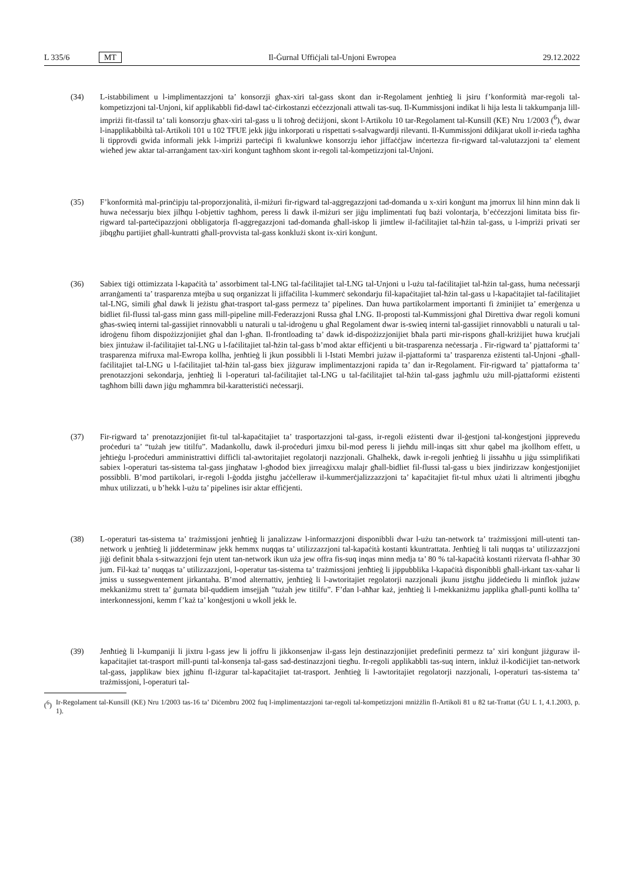L 335/6 MT Il-Ġurnal Uffiċjali tal-Unjoni Ewropea 29.12.2022
(34) L-istabbiliment u l-implimentazzjoni ta’ konsorzji għax-xiri tal-gass skont dan ir-Regolament jenħtieġ li jsiru f’konformità mar-regoli tal-kompetizzjoni tal-Unjoni, kif applikabbli fid-dawl taċ-ċirkostanzi eċċezzjonali attwali tas-suq. Il-Kummissjoni indikat li hija lesta li takkumpanja lill-impriżi fit-tfassil ta’ tali konsorzju għax-xiri tal-gass u li toħroġ deċiżjoni, skont l-Artikolu 10 tar-Regolament tal-Kunsill (KE) Nru 1/2003 (<sup>6</sup>), dwar l-inapplikabbiltà tal-Artikoli 101 u 102 TFUE jekk jiġu inkorporati u rispettati s-salvagwardji rilevanti. Il-Kummissjoni ddikjarat ukoll ir-rieda tagħha li tipprovdi gwida informali jekk l-impriżi parteċipi fi kwalunkwe konsorzju ieħor jiffaċċjaw inċertezza fir-rigward tal-valutazzjoni ta’ element wieħed jew aktar tal-arranġament tax-xiri konġunt tagħhom skont ir-regoli tal-kompetizzjoni tal-Unjoni.
(35) F’konformità mal-prinċipju tal-proporzjonalità, il-miżuri fir-rigward tal-aggregazzjoni tad-domanda u x-xiri konġunt ma jmorrux lil hinn minn dak li huwa neċessarju biex jilħqu l-objettiv tagħhom, peress li dawk il-miżuri ser jiġu implimentati fuq bażi volontarja, b’eċċezzjoni limitata biss fir-rigward tal-parteċipazzjoni obbligatorja fl-aggregazzjoni tad-domanda għall-iskop li jimtlew il-faċilitajiet tal-ħżin tal-gass, u l-impriżi privati ser jibqgħu partijiet għall-kuntratti għall-provvista tal-gass konklużi skont ix-xiri konġunt.
(36) Sabiex tiġi ottimizzata l-kapaċità ta’ assorbiment tal-LNG tal-faċilitajiet tal-LNG tal-Unjoni u l-użu tal-faċilitajiet tal-ħżin tal-gass, huma neċessarji arranġamenti ta’ trasparenza mtejba u suq organizzat li jiffaċilita l-kummerċ sekondarju fil-kapaċitajiet tal-ħżin tal-gass u l-kapaċitajiet tal-faċilitajiet tal-LNG, simili għal dawk li jeżistu għat-trasport tal-gass permezz ta’ pipelines. Dan huwa partikolarment importanti fi żminijiet ta’ emerġenza u bidliet fil-flussi tal-gass minn gass mill-pipeline mill-Federazzjoni Russa għal LNG. Il-proposti tal-Kummissjoni għal Direttiva dwar regoli komuni għas-swieq interni tal-gassijiet rinnovabbli u naturali u tal-idroġenu u għal Regolament dwar is-swieq interni tal-gassijiet rinnovabbli u naturali u tal-idroġenu fihom dispożizzjonijiet għal dan l-għan. Il-frontloading ta’ dawk id-dispożizzjonijiet bħala parti mir-rispons għall-kriżijiet huwa kruċjali biex jintużaw il-faċilitajiet tal-LNG u l-faċilitajiet tal-ħżin tal-gass b’mod aktar effiċjenti u bit-trasparenza neċessarja . Fir-rigward ta’ pjattaformi ta’ trasparenza mifruxa mal-Ewropa kollha, jenħtieġ li jkun possibbli li l-Istati Membri jużaw il-pjattaformi ta’ trasparenza eżistenti tal-Unjoni -għall-faċilitajiet tal-LNG u l-faċilitajiet tal-ħżin tal-gass biex jiżguraw implimentazzjoni rapida ta’ dan ir-Regolament. Fir-rigward ta’ pjattaforma ta’ prenotazzjoni sekondarja, jenħtieġ li l-operaturi tal-faċilitajiet tal-LNG u tal-faċilitajiet tal-ħżin tal-gass jagħmlu użu mill-pjattaformi eżistenti tagħhom billi dawn jiġu mgħammra bil-karatteristiċi neċessarji.
(37) Fir-rigward ta’ prenotazzjonijiet fit-tul tal-kapaċitajiet ta’ trasportazzjoni tal-gass, ir-regoli eżistenti dwar il-ġestjoni tal-konġestjoni jipprevedu proċeduri ta’ “tużah jew titilfu”. Madankollu, dawk il-proċeduri jimxu bil-mod peress li jieħdu mill-inqas sitt xhur qabel ma jkollhom effett, u jeħtieġu l-proċeduri amministrattivi diffiċli tal-awtoritajiet regolatorji nazzjonali. Għalhekk, dawk ir-regoli jenħtieġ li jissaħħu u jiġu ssimplifikati sabiex l-operaturi tas-sistema tal-gass jingħataw l-għodod biex jirreaġixxu malajr għall-bidliet fil-flussi tal-gass u biex jindirizzaw konġestjonijiet possibbli. B’mod partikolari, ir-regoli l-ġodda jistgħu jaċċelleraw il-kummerċjalizzazzjoni ta’ kapaċitajiet fit-tul mhux użati li altrimenti jibqgħu mhux utilizzati, u b’hekk l-użu ta’ pipelines isir aktar effiċjenti.
(38) L-operaturi tas-sistema ta’ trażmissjoni jenħtieġ li janalizzaw l-informazzjoni disponibbli dwar l-użu tan-network ta’ trażmissjoni mill-utenti tan-network u jenħtieġ li jiddeterminaw jekk hemmx nuqqas ta’ utilizzazzjoni tal-kapaċità kostanti kkuntrattata. Jenħtieġ li tali nuqqas ta’ utilizzazzjoni jiġi definit bħala s-sitwazzjoni fejn utent tan-network ikun uża jew offra fis-suq inqas minn medja ta’ 80 % tal-kapaċità kostanti riżervata fl-aħħar 30 jum. Fil-każ ta’ nuqqas ta’ utilizzazzjoni, l-operatur tas-sistema ta’ trażmissjoni jenħtieġ li jippubblika l-kapaċità disponibbli għall-irkant tax-xahar li jmiss u sussegwentement jirkantaha. B’mod alternattiv, jenħtieġ li l-awtoritajiet regolatorji nazzjonali jkunu jistgħu jiddeċiedu li minflok jużaw mekkaniżmu strett ta’ ġurnata bil-quddiem imsejjaħ ”tużah jew titilfu”. F’dan l-aħħar każ, jenħtieġ li l-mekkaniżmu japplika għall-punti kollha ta’ interkonnessjoni, kemm f’każ ta’ konġestjoni u wkoll jekk le.
(39) Jenħtieġ li l-kumpaniji li jixtru l-gass jew li joffru li jikkonsenjaw il-gass lejn destinazzjonijiet predefiniti permezz ta’ xiri konġunt jiżguraw il-kapaċitajiet tat-trasport mill-punti tal-konsenja tal-gass sad-destinazzjoni tiegħu. Ir-regoli applikabbli tas-suq intern, inkluż il-kodiċijiet tan-network tal-gass, japplikaw biex jgħinu fl-iżgurar tal-kapaċitajiet tat-trasport. Jenħtieġ li l-awtoritajiet regolatorji nazzjonali, l-operaturi tas-sistema ta’ trażmissjoni, l-operaturi tal-
(<sup>6</sup>)
Ir-Regolament tal-Kunsill (KE) Nru 1/2003 tas-16 ta’ Diċembru 2002 fuq l-implimentazzjoni tar-regoli tal-kompetizzjoni mniżżlin fl-Artikoli 81 u 82 tat-Trattat (ĠU L 1, 4.1.2003, p. 1).